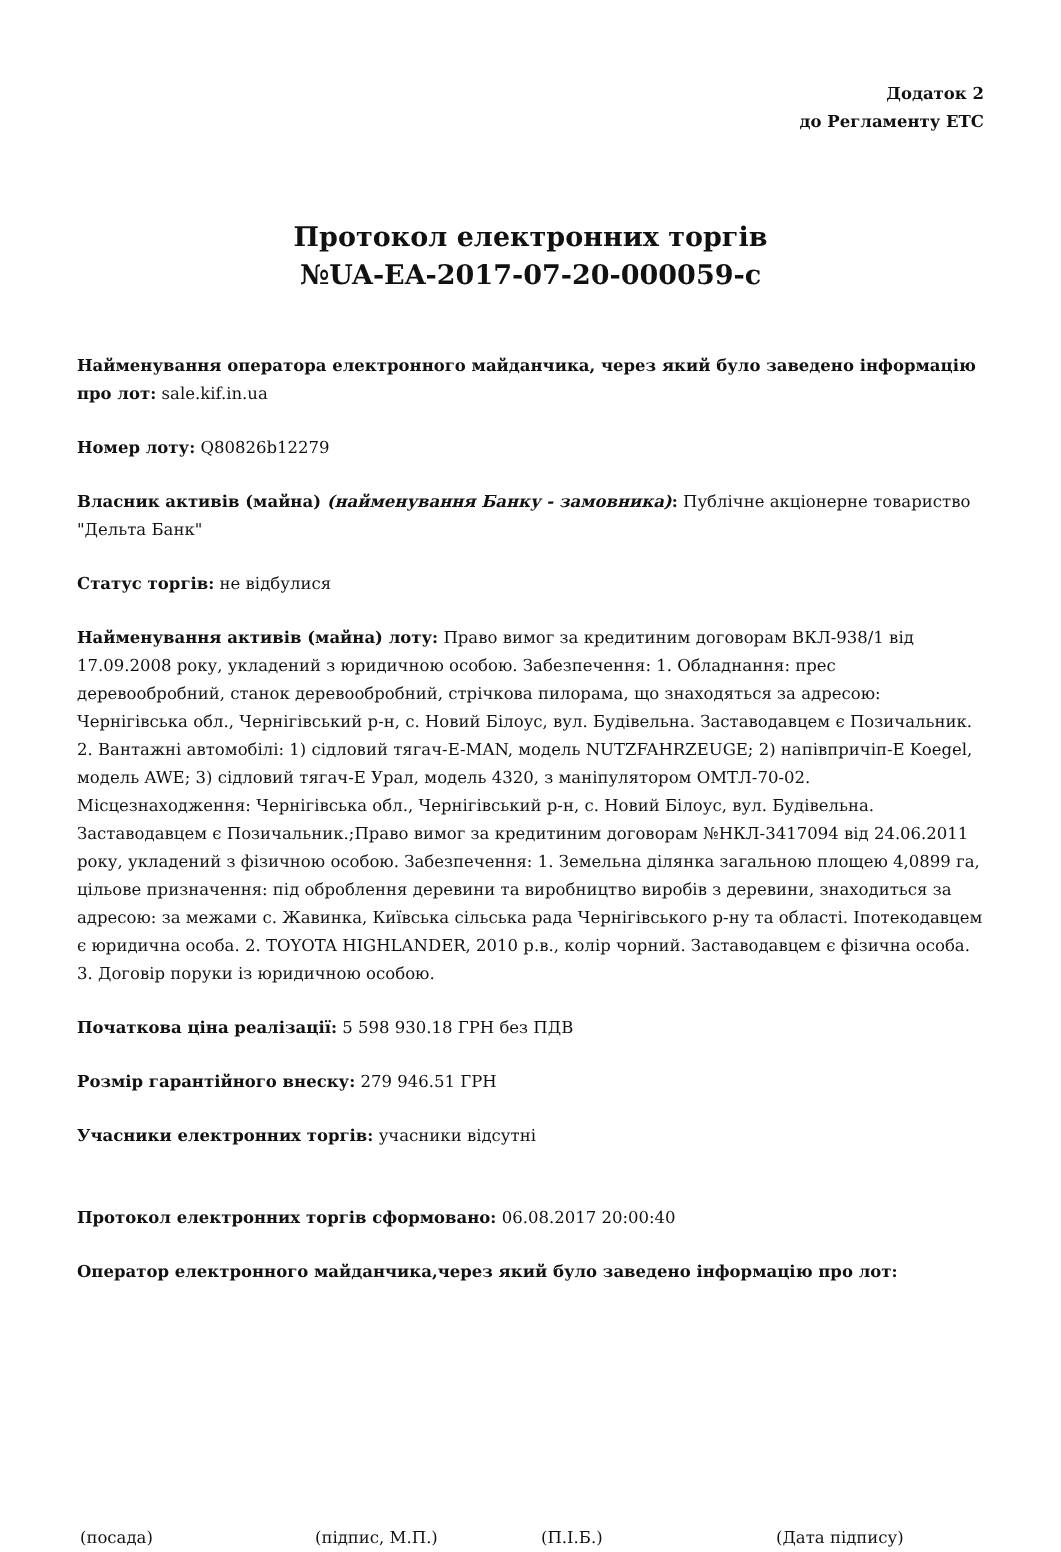Додаток 2
до Регламенту ЕТС
Протокол електронних торгів
№UA-EA-2017-07-20-000059-c
Найменування оператора електронного майданчика, через який було заведено інформацію про лот: sale.kif.in.ua
Номер лоту: Q80826b12279
Власник активів (майна) (найменування Банку - замовника): Публічне акціонерне товариство "Дельта Банк"
Статус торгів: не відбулися
Найменування активів (майна) лоту: Право вимог за кредитиним договорам ВКЛ-938/1 від 17.09.2008 року, укладений з юридичною особою. Забезпечення: 1. Обладнання: прес деревообробний, станок деревообробний, стрічкова пилорама, що знаходяться за адресою: Чернігівська обл., Чернігівський р-н, с. Новий Білоус, вул. Будівельна. Заставодавцем є Позичальник. 2. Вантажні автомобілі: 1) сідловий тягач-E-MAN, модель NUTZFAHRZEUGE; 2) напівпричіп-E Koegel, модель AWE; 3) сідловий тягач-E Урал, модель 4320, з маніпулятором ОМТЛ-70-02. Місцезнаходження: Чернігівська обл., Чернігівський р-н, с. Новий Білоус, вул. Будівельна. Заставодавцем є Позичальник.;Право вимог за кредитиним договорам №НКЛ-3417094 від 24.06.2011 року, укладений з фізичною особою. Забезпечення: 1. Земельна ділянка загальною площею 4,0899 га, цільове призначення: під оброблення деревини та виробництво виробів з деревини, знаходиться за адресою: за межами с. Жавинка, Київська сільська рада Чернігівського р-ну та області. Іпотекодавцем є юридична особа. 2. TOYOTA HIGHLANDER, 2010 р.в., колір чорний. Заставодавцем є фізична особа. 3. Договір поруки із юридичною особою.
Початкова ціна реалізації: 5 598 930.18 ГРН без ПДВ
Розмір гарантійного внеску: 279 946.51 ГРН
Учасники електронних торгів: учасники відсутні
Протокол електронних торгів сформовано: 06.08.2017 20:00:40
Оператор електронного майданчика,через який було заведено інформацію про лот:
(посада) (підпис, М.П.) (П.І.Б.) (Дата підпису)